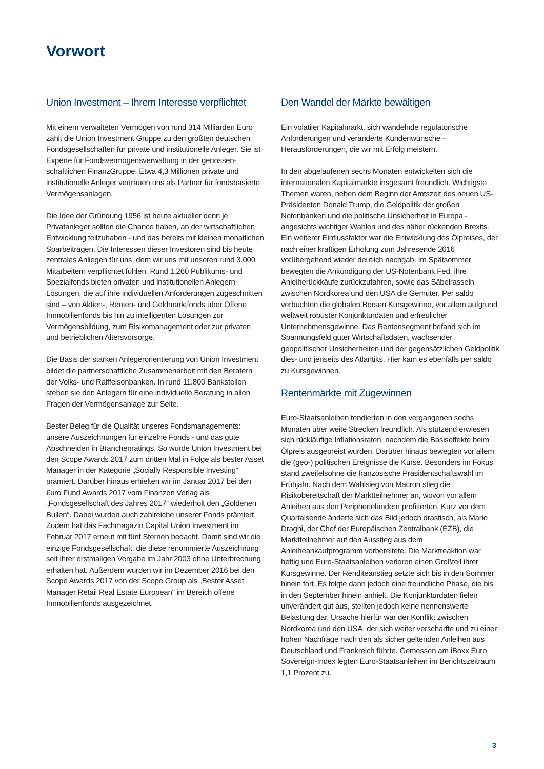Vorwort
Union Investment – Ihrem Interesse verpflichtet
Mit einem verwalteten Vermögen von rund 314 Milliarden Euro zählt die Union Investment Gruppe zu den größten deutschen Fondsgesellschaften für private und institutionelle Anleger. Sie ist Experte für Fondsvermögensverwaltung in der genossen-schaftlichen FinanzGruppe. Etwa 4,3 Millionen private und institutionelle Anleger vertrauen uns als Partner für fondsbasierte Vermögensanlagen.
Die Idee der Gründung 1956 ist heute aktueller denn je: Privatanleger sollten die Chance haben, an der wirtschaftlichen Entwicklung teilzuhaben - und das bereits mit kleinen monatlichen Sparbeiträgen. Die Interessen dieser Investoren sind bis heute zentrales Anliegen für uns, dem wir uns mit unseren rund 3.000 Mitarbeitern verpflichtet fühlen. Rund 1.260 Publikums- und Spezialfonds bieten privaten und institutionellen Anlegern Lösungen, die auf ihre individuellen Anforderungen zugeschnitten sind – von Aktien-, Renten- und Geldmarktfonds über Offene Immobilienfonds bis hin zu intelligenten Lösungen zur Vermögensbildung, zum Risikomanagement oder zur privaten und betrieblichen Altersvorsorge.
Die Basis der starken Anlegerorientierung von Union Investment bildet die partnerschaftliche Zusammenarbeit mit den Beratern der Volks- und Raiffeisenbanken. In rund 11.800 Bankstellen stehen sie den Anlegern für eine individuelle Beratung in allen Fragen der Vermögensanlage zur Seite.
Bester Beleg für die Qualität unseres Fondsmanagements: unsere Auszeichnungen für einzelne Fonds - und das gute Abschneiden in Branchenratings. So wurde Union Investment bei den Scope Awards 2017 zum dritten Mal in Folge als bester Asset Manager in der Kategorie „Socially Responsible Investing“ prämiert. Darüber hinaus erhielten wir im Januar 2017 bei den €uro Fund Awards 2017 vom Finanzen Verlag als „Fondsgesellschaft des Jahres 2017“ wiederholt den „Goldenen Bullen“. Dabei wurden auch zahlreiche unserer Fonds prämiert. Zudem hat das Fachmagazin Capital Union Investment im Februar 2017 erneut mit fünf Sternen bedacht. Damit sind wir die einzige Fondsgesellschaft, die diese renommierte Auszeichnung seit ihrer erstmaligen Vergabe im Jahr 2003 ohne Unterbrechung erhalten hat. Außerdem wurden wir im Dezember 2016 bei den Scope Awards 2017 von der Scope Group als „Bester Asset Manager Retail Real Estate European“ im Bereich offene Immobilienfonds ausgezeichnet.
Den Wandel der Märkte bewältigen
Ein volatiler Kapitalmarkt, sich wandelnde regulatorische Anforderungen und veränderte Kundenwünsche – Herausforderungen, die wir mit Erfolg meistern.
In den abgelaufenen sechs Monaten entwickelten sich die internationalen Kapitalmärkte insgesamt freundlich. Wichtigste Themen waren, neben dem Beginn der Amtszeit des neuen US-Präsidenten Donald Trump, die Geldpolitik der großen Notenbanken und die politische Unsicherheit in Europa - angesichts wichtiger Wahlen und des näher rückenden Brexits. Ein weiterer Einflussfaktor war die Entwicklung des Ölpreises, der nach einer kräftigen Erholung zum Jahresende 2016 vorübergehend wieder deutlich nachgab. Im Spätsommer bewegten die Ankündigung der US-Notenbank Fed, ihre Anleiherückkäufe zurückzufahren, sowie das Säbelrasseln zwischen Nordkorea und den USA die Gemüter. Per saldo verbuchten die globalen Börsen Kursgewinne, vor allem aufgrund weltweit robuster Konjunkturdaten und erfreulicher Unternehmensgewinne. Das Rentensegment befand sich im Spannungsfeld guter Wirtschaftsdaten, wachsender geopolitischer Unsicherheiten und der gegensätzlichen Geldpolitik dies- und jenseits des Atlantiks. Hier kam es ebenfalls per saldo zu Kursgewinnen.
Rentenmärkte mit Zugewinnen
Euro-Staatsanleihen tendierten in den vergangenen sechs Monaten über weite Strecken freundlich. Als stützend erwiesen sich rückläufige Inflationsraten, nachdem die Basiseffekte beim Ölpreis ausgepreist wurden. Darüber hinaus bewegten vor allem die (geo-) politischen Ereignisse die Kurse. Besonders im Fokus stand zweifelsohne die französische Präsidentschaftswahl im Frühjahr. Nach dem Wahlsieg von Macron stieg die Risikobereitschaft der Marktteilnehmer an, wovon vor allem Anleihen aus den Peripherieländern profitierten. Kurz vor dem Quartalsende änderte sich das Bild jedoch drastisch, als Mario Draghi, der Chef der Europäischen Zentralbank (EZB), die Marktteilnehmer auf den Ausstieg aus dem Anleiheankaufprogramm vorbereitete. Die Marktreaktion war heftig und Euro-Staatsanleihen verloren einen Großteil ihrer Kursgewinne. Der Renditeanstieg setzte sich bis in den Sommer hinein fort. Es folgte dann jedoch eine freundliche Phase, die bis in den September hinein anhielt. Die Konjunkturdaten fielen unverändert gut aus, stellten jedoch keine nennenswerte Belastung dar. Ursache hierfür war der Konflikt zwischen Nordkorea und den USA, der sich weiter verschärfte und zu einer hohen Nachfrage nach den als sicher geltenden Anleihen aus Deutschland und Frankreich führte. Gemessen am iBoxx Euro Sovereign-Index legten Euro-Staatsanleihen im Berichtszeitraum 1,1 Prozent zu.
3